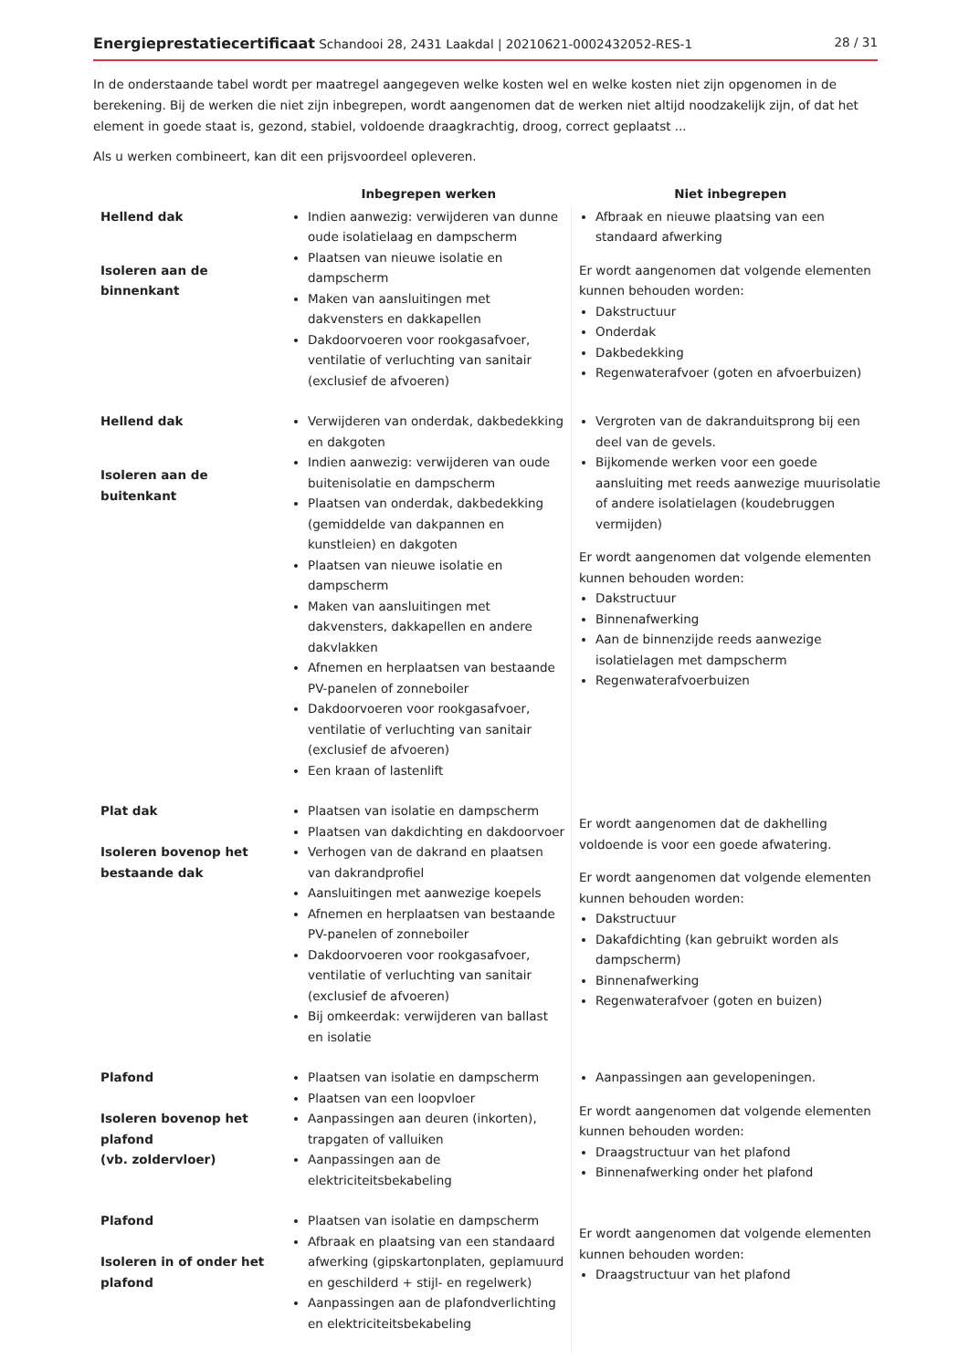Energieprestatiecertificaat Schandooi 28, 2431 Laakdal | 20210621-0002432052-RES-1
28 / 31
In de onderstaande tabel wordt per maatregel aangegeven welke kosten wel en welke kosten niet zijn opgenomen in de berekening. Bij de werken die niet zijn inbegrepen, wordt aangenomen dat de werken niet altijd noodzakelijk zijn, of dat het element in goede staat is, gezond, stabiel, voldoende draagkrachtig, droog, correct geplaatst ...
Als u werken combineert, kan dit een prijsvoordeel opleveren.
| | Inbegrepen werken | Niet inbegrepen |
| --- | --- | --- |
| Hellend dak Isoleren aan de binnenkant | Indien aanwezig: verwijderen van dunne oude isolatielaag en dampscherm Plaatsen van nieuwe isolatie en dampscherm Maken van aansluitingen met dakvensters en dakkapellen Dakdoorvoeren voor rookgasafvoer, ventilatie of verluchting van sanitair (exclusief de afvoeren) | Afbraak en nieuwe plaatsing van een standaard afwerking Er wordt aangenomen dat volgende elementen kunnen behouden worden: Dakstructuur Onderdak Dakbedekking Regenwaterafvoer (goten en afvoerbuizen) |
| Hellend dak Isoleren aan de buitenkant | Verwijderen van onderdak, dakbedekking en dakgoten Indien aanwezig: verwijderen van oude buitenisolatie en dampscherm Plaatsen van onderdak, dakbedekking (gemiddelde van dakpannen en kunstleien) en dakgoten Plaatsen van nieuwe isolatie en dampscherm Maken van aansluitingen met dakvensters, dakkapellen en andere dakvlakken Afnemen en herplaatsen van bestaande PV-panelen of zonneboiler Dakdoorvoeren voor rookgasafvoer, ventilatie of verluchting van sanitair (exclusief de afvoeren) Een kraan of lastenlift | Vergroten van de dakranduitsprong bij een deel van de gevels. Bijkomende werken voor een goede aansluiting met reeds aanwezige muurisolatie of andere isolatielagen (koudebruggen vermijden) Er wordt aangenomen dat volgende elementen kunnen behouden worden: Dakstructuur Binnenafwerking Aan de binnenzijde reeds aanwezige isolatielagen met dampscherm Regenwaterafvoerbuizen |
| Plat dak Isoleren bovenop het bestaande dak | Plaatsen van isolatie en dampscherm Plaatsen van dakdichting en dakdoorvoer Verhogen van de dakrand en plaatsen van dakrandprofiel Aansluitingen met aanwezige koepels Afnemen en herplaatsen van bestaande PV-panelen of zonneboiler Dakdoorvoeren voor rookgasafvoer, ventilatie of verluchting van sanitair (exclusief de afvoeren) Bij omkeerdak: verwijderen van ballast en isolatie | Er wordt aangenomen dat de dakhelling voldoende is voor een goede afwatering. Er wordt aangenomen dat volgende elementen kunnen behouden worden: Dakstructuur Dakafdichting (kan gebruikt worden als dampscherm) Binnenafwerking Regenwaterafvoer (goten en buizen) |
| Plafond Isoleren bovenop het plafond (vb. zoldervloer) | Plaatsen van isolatie en dampscherm Plaatsen van een loopvloer Aanpassingen aan deuren (inkorten), trapgaten of valluiken Aanpassingen aan de elektriciteitsbekabeling | Aanpassingen aan gevelopeningen. Er wordt aangenomen dat volgende elementen kunnen behouden worden: Draagstructuur van het plafond Binnenafwerking onder het plafond |
| Plafond Isoleren in of onder het plafond | Plaatsen van isolatie en dampscherm Afbraak en plaatsing van een standaard afwerking (gipskartonplaten, geplamuurd en geschilderd + stijl- en regelwerk) Aanpassingen aan de plafondverlichting en elektriciteitsbekabeling | Er wordt aangenomen dat volgende elementen kunnen behouden worden: Draagstructuur van het plafond |